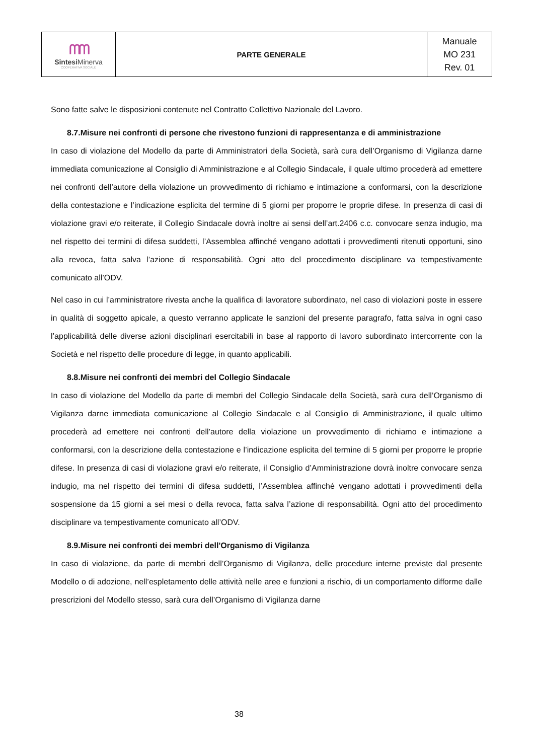| ᗰᗰ Sintesi Minerva COOPERATIVA SOCIALE | PARTE GENERALE | Manuale MO 231 Rev. 01 |
Sono fatte salve le disposizioni contenute nel Contratto Collettivo Nazionale del Lavoro.
8.7.Misure nei confronti di persone che rivestono funzioni di rappresentanza e di amministrazione
In caso di violazione del Modello da parte di Amministratori della Società, sarà cura dell’Organismo di Vigilanza darne immediata comunicazione al Consiglio di Amministrazione e al Collegio Sindacale, il quale ultimo procederà ad emettere nei confronti dell’autore della violazione un provvedimento di richiamo e intimazione a conformarsi, con la descrizione della contestazione e l’indicazione esplicita del termine di 5 giorni per proporre le proprie difese. In presenza di casi di violazione gravi e/o reiterate, il Collegio Sindacale dovrà inoltre ai sensi dell’art.2406 c.c. convocare senza indugio, ma nel rispetto dei termini di difesa suddetti, l’Assemblea affinché vengano adottati i provvedimenti ritenuti opportuni, sino alla revoca, fatta salva l’azione di responsabilità. Ogni atto del procedimento disciplinare va tempestivamente comunicato all’ODV.
Nel caso in cui l’amministratore rivesta anche la qualifica di lavoratore subordinato, nel caso di violazioni poste in essere in qualità di soggetto apicale, a questo verranno applicate le sanzioni del presente paragrafo, fatta salva in ogni caso l’applicabilità delle diverse azioni disciplinari esercitabili in base al rapporto di lavoro subordinato intercorrente con la Società e nel rispetto delle procedure di legge, in quanto applicabili.
8.8.Misure nei confronti dei membri del Collegio Sindacale
In caso di violazione del Modello da parte di membri del Collegio Sindacale della Società, sarà cura dell’Organismo di Vigilanza darne immediata comunicazione al Collegio Sindacale e al Consiglio di Amministrazione, il quale ultimo procederà ad emettere nei confronti dell’autore della violazione un provvedimento di richiamo e intimazione a conformarsi, con la descrizione della contestazione e l’indicazione esplicita del termine di 5 giorni per proporre le proprie difese. In presenza di casi di violazione gravi e/o reiterate, il Consiglio d’Amministrazione dovrà inoltre convocare senza indugio, ma nel rispetto dei termini di difesa suddetti, l’Assemblea affinché vengano adottati i provvedimenti della sospensione da 15 giorni a sei mesi o della revoca, fatta salva l’azione di responsabilità. Ogni atto del procedimento disciplinare va tempestivamente comunicato all’ODV.
8.9.Misure nei confronti dei membri dell'Organismo di Vigilanza
In caso di violazione, da parte di membri dell’Organismo di Vigilanza, delle procedure interne previste dal presente Modello o di adozione, nell’espletamento delle attività nelle aree e funzioni a rischio, di un comportamento difforme dalle prescrizioni del Modello stesso, sarà cura dell’Organismo di Vigilanza darne
38